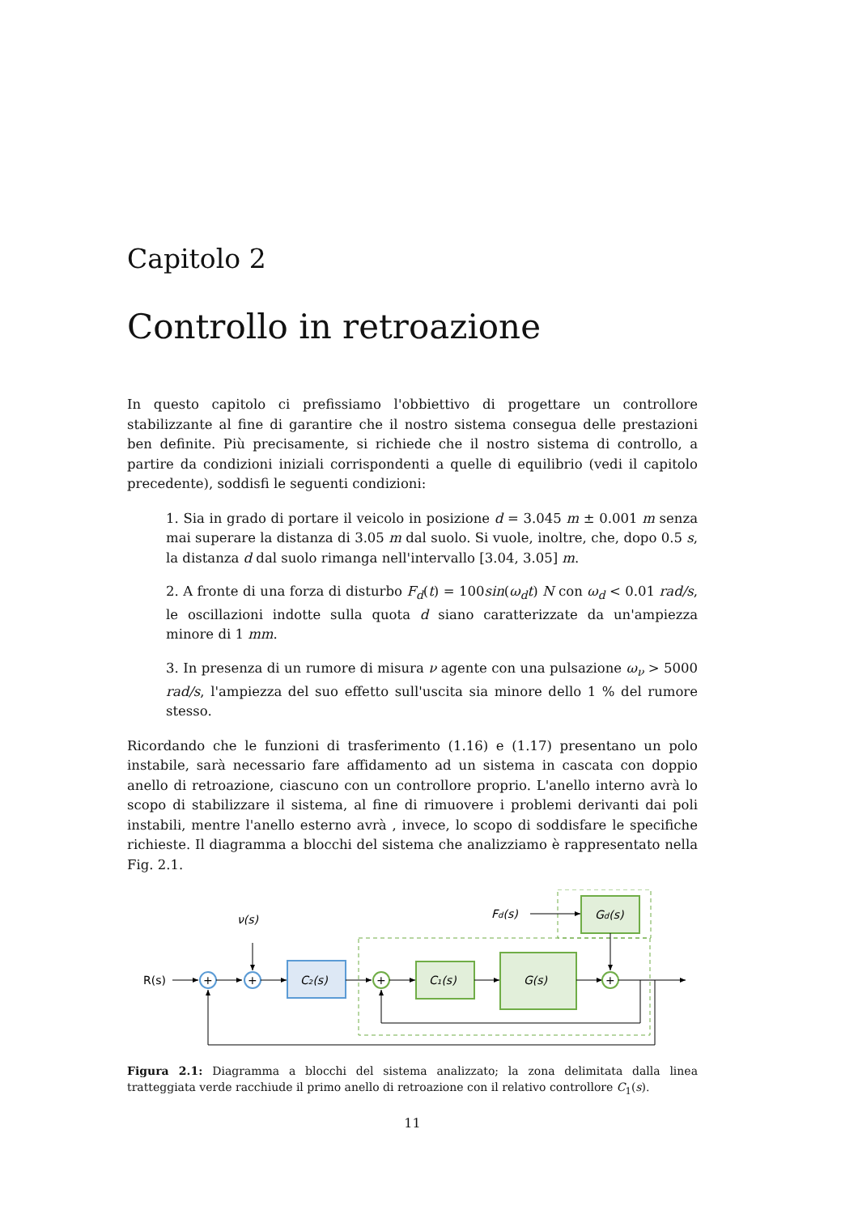Capitolo 2
Controllo in retroazione
In questo capitolo ci prefissiamo l'obbiettivo di progettare un controllore stabilizzante al fine di garantire che il nostro sistema consegua delle prestazioni ben definite. Più precisamente, si richiede che il nostro sistema di controllo, a partire da condizioni iniziali corrispondenti a quelle di equilibrio (vedi il capitolo precedente), soddisfi le seguenti condizioni:
1. Sia in grado di portare il veicolo in posizione d = 3.045 m ± 0.001 m senza mai superare la distanza di 3.05 m dal suolo. Si vuole, inoltre, che, dopo 0.5 s, la distanza d dal suolo rimanga nell'intervallo [3.04, 3.05] m.
2. A fronte di una forza di disturbo F<sub>d</sub>(t) = 100sin(ω<sub>d</sub>t) N con ω<sub>d</sub> < 0.01 rad/s, le oscillazioni indotte sulla quota d siano caratterizzate da un'ampiezza minore di 1 mm.
3. In presenza di un rumore di misura ν agente con una pulsazione ω<sub>ν</sub> > 5000 rad/s, l'ampiezza del suo effetto sull'uscita sia minore dello 1 % del rumore stesso.
Ricordando che le funzioni di trasferimento (1.16) e (1.17) presentano un polo instabile, sarà necessario fare affidamento ad un sistema in cascata con doppio anello di retroazione, ciascuno con un controllore proprio. L'anello interno avrà lo scopo di stabilizzare il sistema, al fine di rimuovere i problemi derivanti dai poli instabili, mentre l'anello esterno avrà , invece, lo scopo di soddisfare le specifiche richieste. Il diagramma a blocchi del sistema che analizziamo è rappresentato nella Fig. 2.1.
R(s)
+
ν(s)
+
C₂(s)
+
C₁(s)
G(s)
Fd(s)
Gd(s)
+
Figura 2.1: Diagramma a blocchi del sistema analizzato; la zona delimitata dalla linea tratteggiata verde racchiude il primo anello di retroazione con il relativo controllore C<sub>1</sub>(s).
11